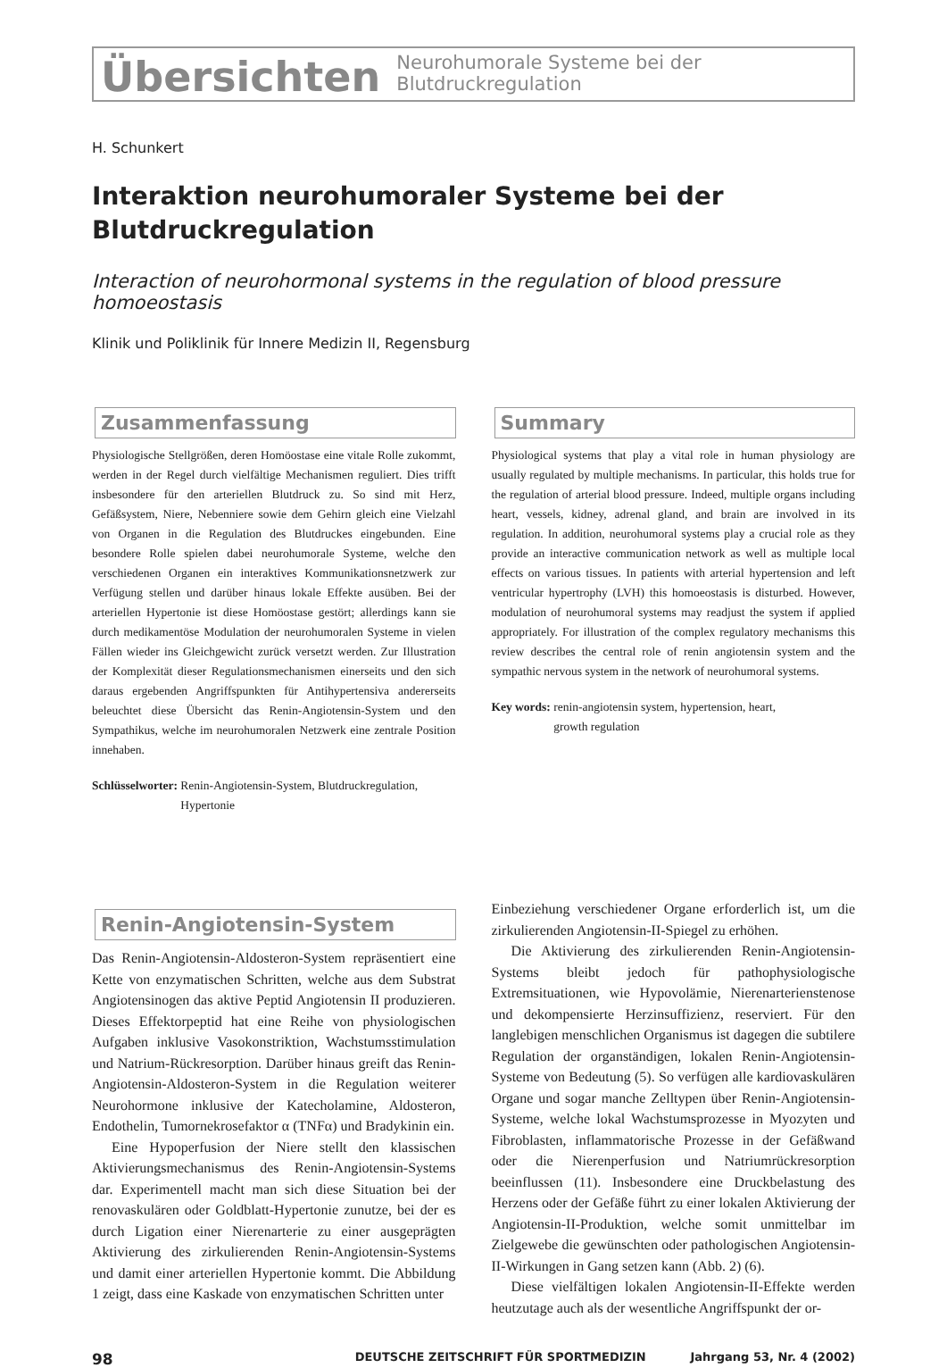Übersichten Neurohumorale Systeme bei der Blutdruckregulation
H. Schunkert
Interaktion neurohumoraler Systeme bei der Blutdruckregulation
Interaction of neurohormonal systems in the regulation of blood pressure homoeostasis
Klinik und Poliklinik für Innere Medizin II, Regensburg
Zusammenfassung
Physiologische Stellgrößen, deren Homöostase eine vitale Rolle zukommt, werden in der Regel durch vielfältige Mechanismen reguliert. Dies trifft insbesondere für den arteriellen Blutdruck zu. So sind mit Herz, Gefäßsystem, Niere, Nebenniere sowie dem Gehirn gleich eine Vielzahl von Organen in die Regulation des Blutdruckes eingebunden. Eine besondere Rolle spielen dabei neurohumorale Systeme, welche den verschiedenen Organen ein interaktives Kommunikationsnetzwerk zur Verfügung stellen und darüber hinaus lokale Effekte ausüben. Bei der arteriellen Hypertonie ist diese Homöostase gestört; allerdings kann sie durch medikamentöse Modulation der neurohumoralen Systeme in vielen Fällen wieder ins Gleichgewicht zurück versetzt werden. Zur Illustration der Komplexität dieser Regulationsmechanismen einerseits und den sich daraus ergebenden Angriffspunkten für Antihypertensiva andererseits beleuchtet diese Übersicht das Renin-Angiotensin-System und den Sympathikus, welche im neurohumoralen Netzwerk eine zentrale Position innehaben.
Schlüsselworter: Renin-Angiotensin-System, Blutdruckregulation,
Hypertonie
Summary
Physiological systems that play a vital role in human physiology are usually regulated by multiple mechanisms. In particular, this holds true for the regulation of arterial blood pressure. Indeed, multiple organs including heart, vessels, kidney, adrenal gland, and brain are involved in its regulation. In addition, neurohumoral systems play a crucial role as they provide an interactive communication network as well as multiple local effects on various tissues. In patients with arterial hypertension and left ventricular hypertrophy (LVH) this homoeostasis is disturbed. However, modulation of neurohumoral systems may readjust the system if applied appropriately. For illustration of the complex regulatory mechanisms this review describes the central role of renin angiotensin system and the sympathic nervous system in the network of neurohumoral systems.
Key words: renin-angiotensin system, hypertension, heart,
growth regulation
Renin-Angiotensin-System
Das Renin-Angiotensin-Aldosteron-System repräsentiert eine Kette von enzymatischen Schritten, welche aus dem Substrat Angiotensinogen das aktive Peptid Angiotensin II produzieren. Dieses Effektorpeptid hat eine Reihe von physiologischen Aufgaben inklusive Vasokonstriktion, Wachstumsstimulation und Natrium-Rückresorption. Darüber hinaus greift das Renin-Angiotensin-Aldosteron-System in die Regulation weiterer Neurohormone inklusive der Katecholamine, Aldosteron, Endothelin, Tumornekrosefaktor α (TNFα) und Bradykinin ein.
Eine Hypoperfusion der Niere stellt den klassischen Aktivierungsmechanismus des Renin-Angiotensin-Systems dar. Experimentell macht man sich diese Situation bei der renovaskulären oder Goldblatt-Hypertonie zunutze, bei der es durch Ligation einer Nierenarterie zu einer ausgeprägten Aktivierung des zirkulierenden Renin-Angiotensin-Systems und damit einer arteriellen Hypertonie kommt. Die Abbildung 1 zeigt, dass eine Kaskade von enzymatischen Schritten unter
Einbeziehung verschiedener Organe erforderlich ist, um die zirkulierenden Angiotensin-II-Spiegel zu erhöhen.
Die Aktivierung des zirkulierenden Renin-Angiotensin-Systems bleibt jedoch für pathophysiologische Extremsituationen, wie Hypovolämie, Nierenarterienstenose und dekompensierte Herzinsuffizienz, reserviert. Für den langlebigen menschlichen Organismus ist dagegen die subtilere Regulation der organständigen, lokalen Renin-Angiotensin-Systeme von Bedeutung (5). So verfügen alle kardiovaskulären Organe und sogar manche Zelltypen über Renin-Angiotensin-Systeme, welche lokal Wachstumsprozesse in Myozyten und Fibroblasten, inflammatorische Prozesse in der Gefäßwand oder die Nierenperfusion und Natriumrückresorption beeinflussen (11). Insbesondere eine Druckbelastung des Herzens oder der Gefäße führt zu einer lokalen Aktivierung der Angiotensin-II-Produktion, welche somit unmittelbar im Zielgewebe die gewünschten oder pathologischen Angiotensin-II-Wirkungen in Gang setzen kann (Abb. 2) (6).
Diese vielfältigen lokalen Angiotensin-II-Effekte werden heutzutage auch als der wesentliche Angriffspunkt der or-
98 DEUTSCHE ZEITSCHRIFT FÜR SPORTMEDIZIN Jahrgang 53, Nr. 4 (2002)